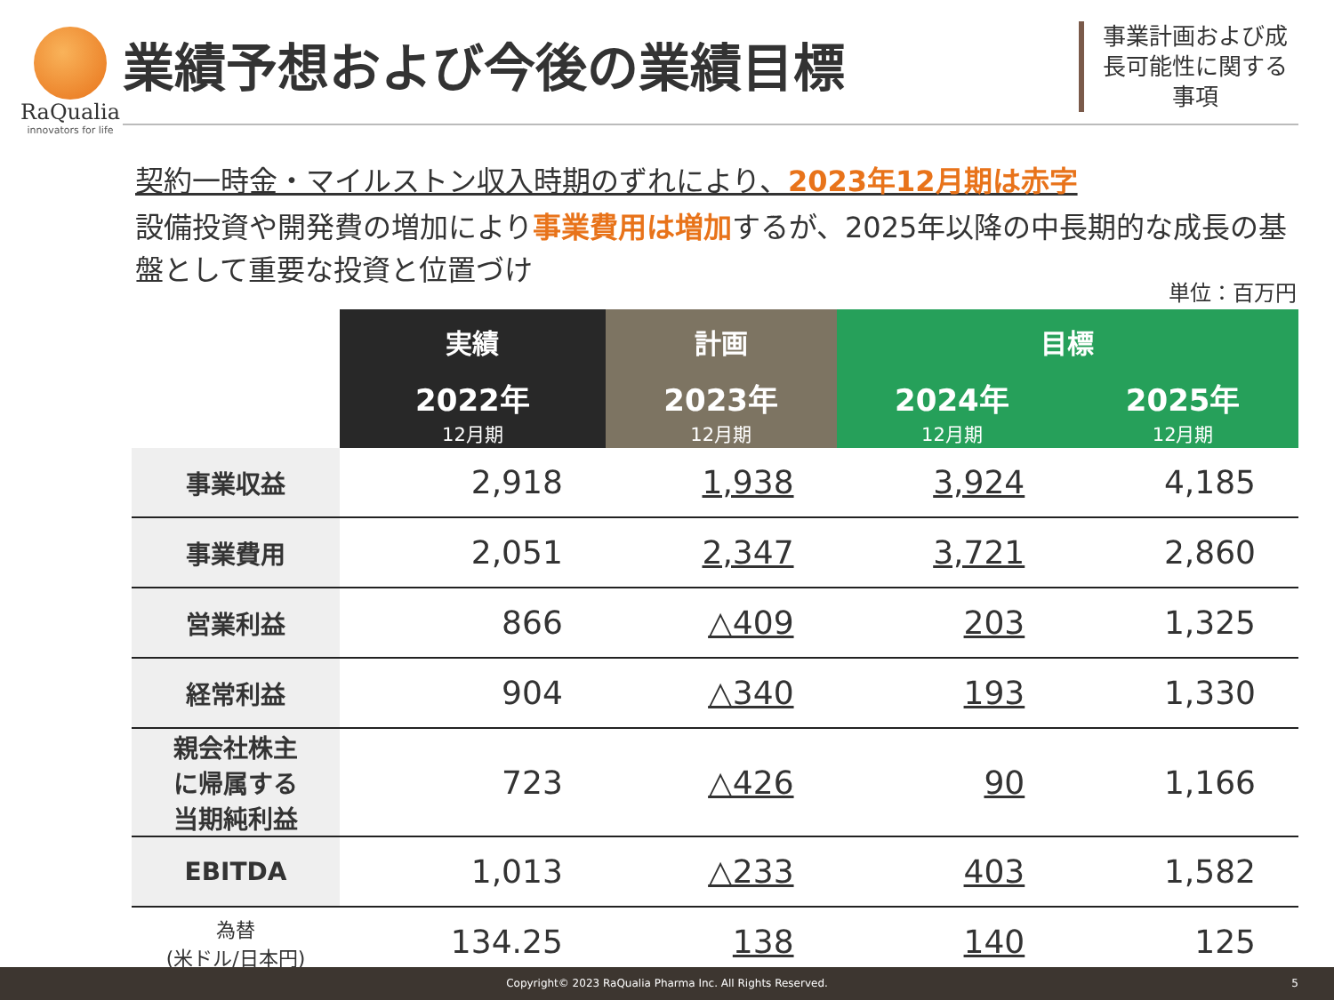RaQualia
innovators for life
業績予想および今後の業績目標
事業計画および成長可能性に関する事項
契約一時金・マイルストン収入時期のずれにより、2023年12月期は赤字
設備投資や開発費の増加により事業費用は増加するが、2025年以降の中長期的な成長の基盤として重要な投資と位置づけ
単位：百万円
| | 実績 | 計画 | 目標 | |
| --- | --- | --- | --- | --- |
| | 2022年 12月期 | 2023年 12月期 | 2024年 12月期 | 2025年 12月期 |
| 事業収益 | 2,918 | 1,938 | 3,924 | 4,185 |
| 事業費用 | 2,051 | 2,347 | 3,721 | 2,860 |
| 営業利益 | 866 | △409 | 203 | 1,325 |
| 経常利益 | 904 | △340 | 193 | 1,330 |
| 親会社株主 に帰属する 当期純利益 | 723 | △426 | 90 | 1,166 |
| EBITDA | 1,013 | △233 | 403 | 1,582 |
| 為替 (米ドル/日本円) | 134.25 | 138 | 140 | 125 |
Copyright© 2023 RaQualia Pharma Inc. All Rights Reserved. 5